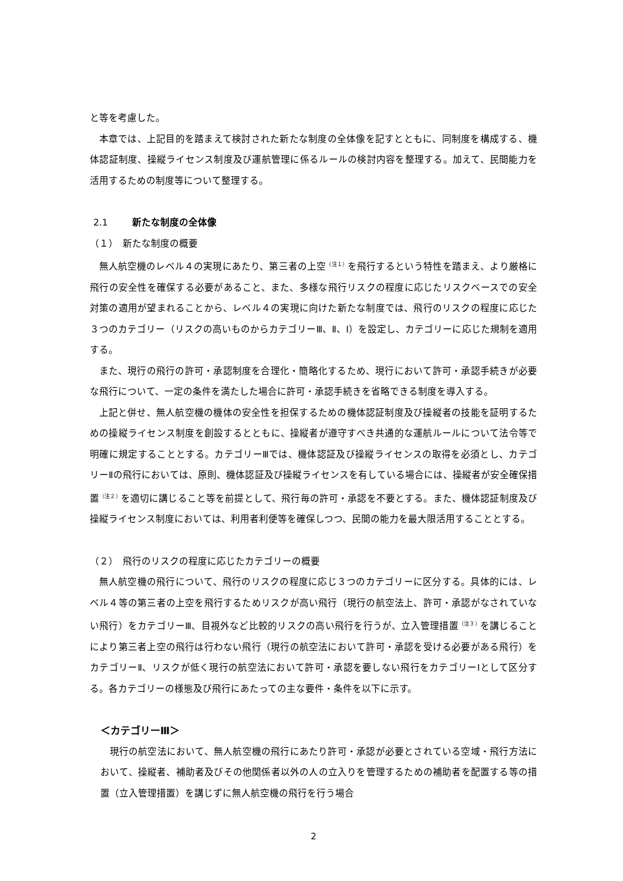と等を考慮した。
本章では、上記目的を踏まえて検討された新たな制度の全体像を記すとともに、同制度を構成する、機体認証制度、操縦ライセンス制度及び運航管理に係るルールの検討内容を整理する。加えて、民間能力を活用するための制度等について整理する。
2.1 新たな制度の全体像
（１）　新たな制度の概要
無人航空機のレベル４の実現にあたり、第三者の上空<sup>（注１）</sup>を飛行するという特性を踏まえ、より厳格に飛行の安全性を確保する必要があること、また、多様な飛行リスクの程度に応じたリスクベースでの安全対策の適用が望まれることから、レベル４の実現に向けた新たな制度では、飛行のリスクの程度に応じた３つのカテゴリー（リスクの高いものからカテゴリーⅢ、Ⅱ、Ⅰ）を設定し、カテゴリーに応じた規制を適用する。
また、現行の飛行の許可・承認制度を合理化・簡略化するため、現行において許可・承認手続きが必要な飛行について、一定の条件を満たした場合に許可・承認手続きを省略できる制度を導入する。
上記と併せ、無人航空機の機体の安全性を担保するための機体認証制度及び操縦者の技能を証明するための操縦ライセンス制度を創設するとともに、操縦者が遵守すべき共通的な運航ルールについて法令等で明確に規定することとする。カテゴリーⅢでは、機体認証及び操縦ライセンスの取得を必須とし、カテゴリーⅡの飛行においては、原則、機体認証及び操縦ライセンスを有している場合には、操縦者が安全確保措置<sup>（注２）</sup>を適切に講じること等を前提として、飛行毎の許可・承認を不要とする。また、機体認証制度及び操縦ライセンス制度においては、利用者利便等を確保しつつ、民間の能力を最大限活用することとする。
（２）　飛行のリスクの程度に応じたカテゴリーの概要
無人航空機の飛行について、飛行のリスクの程度に応じ３つのカテゴリーに区分する。具体的には、レベル４等の第三者の上空を飛行するためリスクが高い飛行（現行の航空法上、許可・承認がなされていない飛行）をカテゴリーⅢ、目視外など比較的リスクの高い飛行を行うが、立入管理措置<sup>（注３）</sup>を講じることにより第三者上空の飛行は行わない飛行（現行の航空法において許可・承認を受ける必要がある飛行）をカテゴリーⅡ、リスクが低く現行の航空法において許可・承認を要しない飛行をカテゴリーⅠとして区分する。各カテゴリーの様態及び飛行にあたっての主な要件・条件を以下に示す。
＜カテゴリーⅢ＞
現行の航空法において、無人航空機の飛行にあたり許可・承認が必要とされている空域・飛行方法において、操縦者、補助者及びその他関係者以外の人の立入りを管理するための補助者を配置する等の措置（立入管理措置）を講じずに無人航空機の飛行を行う場合
2